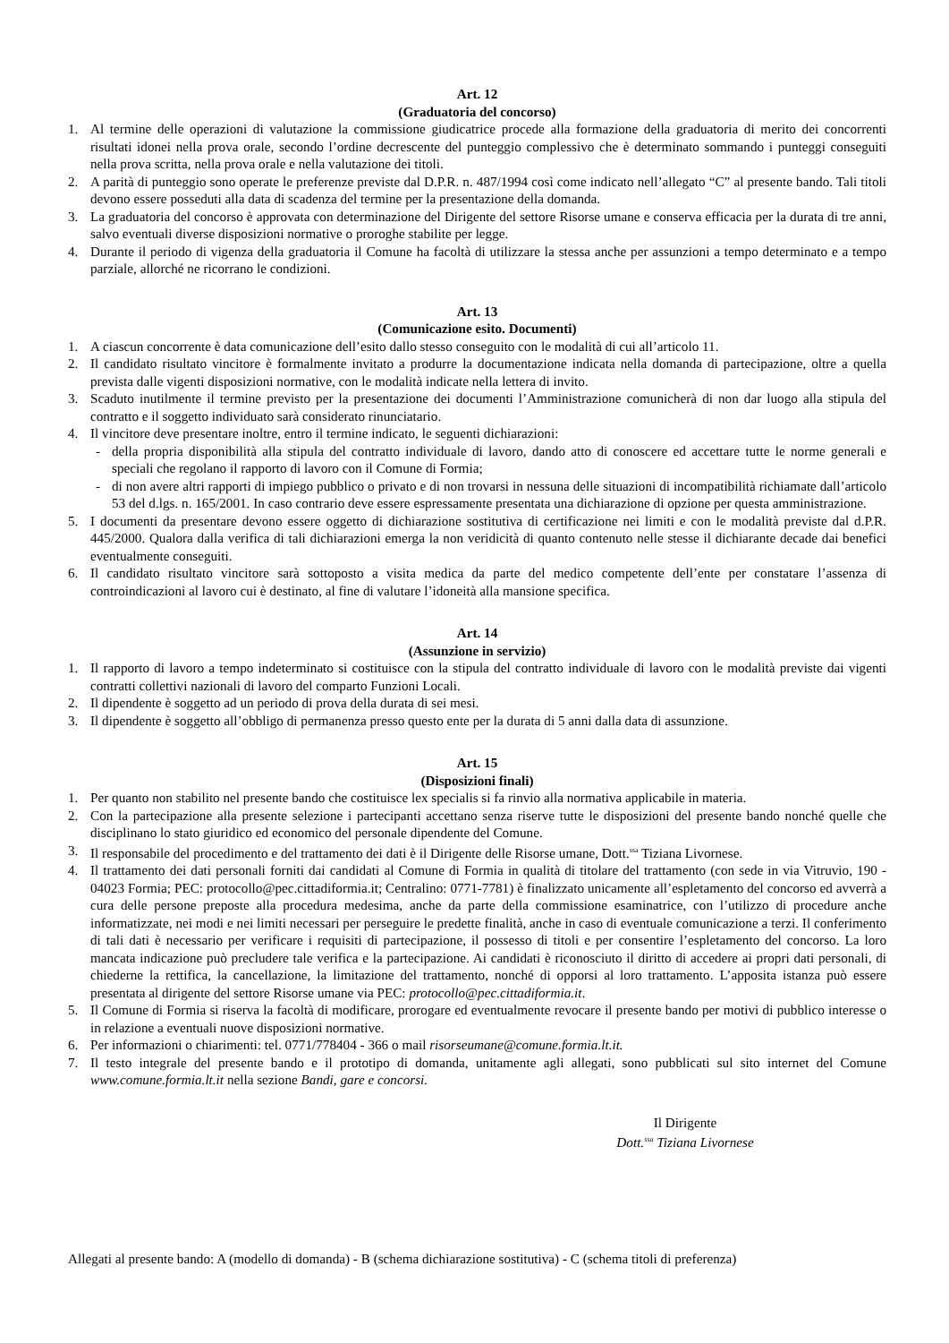Art. 12
(Graduatoria del concorso)
1. Al termine delle operazioni di valutazione la commissione giudicatrice procede alla formazione della graduatoria di merito dei concorrenti risultati idonei nella prova orale, secondo l’ordine decrescente del punteggio complessivo che è determinato sommando i punteggi conseguiti nella prova scritta, nella prova orale e nella valutazione dei titoli.
2. A parità di punteggio sono operate le preferenze previste dal D.P.R. n. 487/1994 così come indicato nell’allegato “C” al presente bando. Tali titoli devono essere posseduti alla data di scadenza del termine per la presentazione della domanda.
3. La graduatoria del concorso è approvata con determinazione del Dirigente del settore Risorse umane e conserva efficacia per la durata di tre anni, salvo eventuali diverse disposizioni normative o proroghe stabilite per legge.
4. Durante il periodo di vigenza della graduatoria il Comune ha facoltà di utilizzare la stessa anche per assunzioni a tempo determinato e a tempo parziale, allorché ne ricorrano le condizioni.
Art. 13
(Comunicazione esito. Documenti)
1. A ciascun concorrente è data comunicazione dell’esito dallo stesso conseguito con le modalità di cui all’articolo 11.
2. Il candidato risultato vincitore è formalmente invitato a produrre la documentazione indicata nella domanda di partecipazione, oltre a quella prevista dalle vigenti disposizioni normative, con le modalità indicate nella lettera di invito.
3. Scaduto inutilmente il termine previsto per la presentazione dei documenti l’Amministrazione comunicherà di non dar luogo alla stipula del contratto e il soggetto individuato sarà considerato rinunciatario.
4. Il vincitore deve presentare inoltre, entro il termine indicato, le seguenti dichiarazioni:
- della propria disponibilità alla stipula del contratto individuale di lavoro, dando atto di conoscere ed accettare tutte le norme generali e speciali che regolano il rapporto di lavoro con il Comune di Formia;
- di non avere altri rapporti di impiego pubblico o privato e di non trovarsi in nessuna delle situazioni di incompatibilità richiamate dall’articolo 53 del d.lgs. n. 165/2001. In caso contrario deve essere espressamente presentata una dichiarazione di opzione per questa amministrazione.
5. I documenti da presentare devono essere oggetto di dichiarazione sostitutiva di certificazione nei limiti e con le modalità previste dal d.P.R. 445/2000. Qualora dalla verifica di tali dichiarazioni emerga la non veridicità di quanto contenuto nelle stesse il dichiarante decade dai benefici eventualmente conseguiti.
6. Il candidato risultato vincitore sarà sottoposto a visita medica da parte del medico competente dell’ente per constatare l’assenza di controindicazioni al lavoro cui è destinato, al fine di valutare l’idoneità alla mansione specifica.
Art. 14
(Assunzione in servizio)
1. Il rapporto di lavoro a tempo indeterminato si costituisce con la stipula del contratto individuale di lavoro con le modalità previste dai vigenti contratti collettivi nazionali di lavoro del comparto Funzioni Locali.
2. Il dipendente è soggetto ad un periodo di prova della durata di sei mesi.
3. Il dipendente è soggetto all’obbligo di permanenza presso questo ente per la durata di 5 anni dalla data di assunzione.
Art. 15
(Disposizioni finali)
1. Per quanto non stabilito nel presente bando che costituisce lex specialis si fa rinvio alla normativa applicabile in materia.
2. Con la partecipazione alla presente selezione i partecipanti accettano senza riserve tutte le disposizioni del presente bando nonché quelle che disciplinano lo stato giuridico ed economico del personale dipendente del Comune.
3. Il responsabile del procedimento e del trattamento dei dati è il Dirigente delle Risorse umane, Dott.<sup>ssa</sup> Tiziana Livornese.
4. Il trattamento dei dati personali forniti dai candidati al Comune di Formia in qualità di titolare del trattamento (con sede in via Vitruvio, 190 - 04023 Formia; PEC: protocollo@pec.cittadiformia.it; Centralino: 0771-7781) è finalizzato unicamente all’espletamento del concorso ed avverrà a cura delle persone preposte alla procedura medesima, anche da parte della commissione esaminatrice, con l’utilizzo di procedure anche informatizzate, nei modi e nei limiti necessari per perseguire le predette finalità, anche in caso di eventuale comunicazione a terzi. Il conferimento di tali dati è necessario per verificare i requisiti di partecipazione, il possesso di titoli e per consentire l’espletamento del concorso. La loro mancata indicazione può precludere tale verifica e la partecipazione. Ai candidati è riconosciuto il diritto di accedere ai propri dati personali, di chiederne la rettifica, la cancellazione, la limitazione del trattamento, nonché di opporsi al loro trattamento. L’apposita istanza può essere presentata al dirigente del settore Risorse umane via PEC: protocollo@pec.cittadiformia.it.
5. Il Comune di Formia si riserva la facoltà di modificare, prorogare ed eventualmente revocare il presente bando per motivi di pubblico interesse o in relazione a eventuali nuove disposizioni normative.
6. Per informazioni o chiarimenti: tel. 0771/778404 - 366 o mail risorseumane@comune.formia.lt.it.
7. Il testo integrale del presente bando e il prototipo di domanda, unitamente agli allegati, sono pubblicati sul sito internet del Comune www.comune.formia.lt.it nella sezione Bandi, gare e concorsi.
Il Dirigente
Dott.<sup>ssa</sup> Tiziana Livornese
Allegati al presente bando: A (modello di domanda) - B (schema dichiarazione sostitutiva) - C (schema titoli di preferenza)